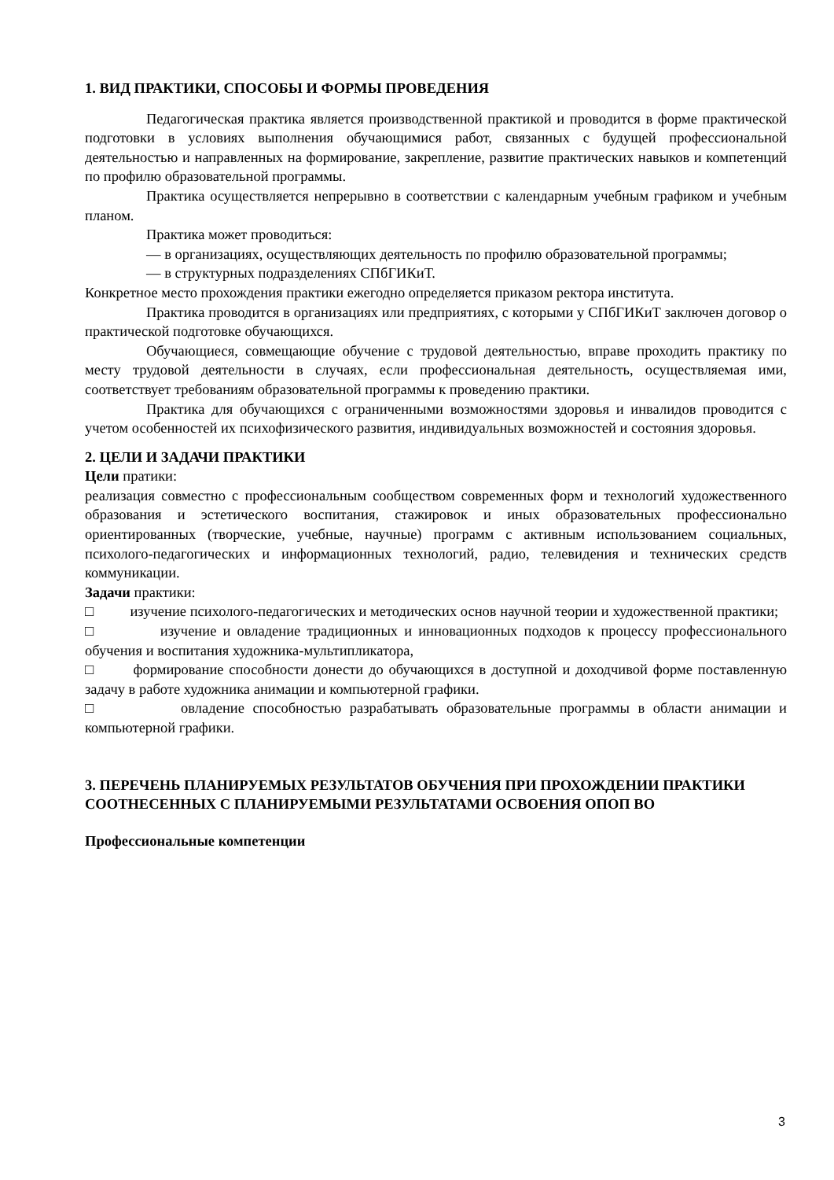1. ВИД ПРАКТИКИ, СПОСОБЫ И ФОРМЫ ПРОВЕДЕНИЯ
Педагогическая практика является производственной практикой и проводится в форме практической подготовки в условиях выполнения обучающимися работ, связанных с будущей профессиональной деятельностью и направленных на формирование, закрепление, развитие практических навыков и компетенций по профилю образовательной программы.
Практика осуществляется непрерывно в соответствии с календарным учебным графиком и учебным планом.
Практика может проводиться:
— в организациях, осуществляющих деятельность по профилю образовательной программы;
— в структурных подразделениях СПбГИКиТ.
Конкретное место прохождения практики ежегодно определяется приказом ректора института.
Практика проводится в организациях или предприятиях, с которыми у СПбГИКиТ заключен договор о практической подготовке обучающихся.
Обучающиеся, совмещающие обучение с трудовой деятельностью, вправе проходить практику по месту трудовой деятельности в случаях, если профессиональная деятельность, осуществляемая ими, соответствует требованиям образовательной программы к проведению практики.
Практика для обучающихся с ограниченными возможностями здоровья и инвалидов проводится с учетом особенностей их психофизического развития, индивидуальных возможностей и состояния здоровья.
2. ЦЕЛИ И ЗАДАЧИ ПРАКТИКИ
Цели пратики:
реализация совместно с профессиональным сообществом современных форм и технологий художественного образования и эстетического воспитания, стажировок и иных образовательных профессионально ориентированных (творческие, учебные, научные) программ с активным использованием социальных, психолого-педагогических и информационных технологий, радио, телевидения и технических средств коммуникации.
Задачи практики:
□ изучение психолого-педагогических и методических основ научной теории и художественной практики;
□ изучение и овладение традиционных и инновационных подходов к процессу профессионального обучения и воспитания художника-мультипликатора,
□ формирование способности донести до обучающихся в доступной и доходчивой форме поставленную задачу в работе художника анимации и компьютерной графики.
□ овладение способностью разрабатывать образовательные программы в области анимации и компьютерной графики.
3. ПЕРЕЧЕНЬ ПЛАНИРУЕМЫХ РЕЗУЛЬТАТОВ ОБУЧЕНИЯ ПРИ ПРОХОЖДЕНИИ ПРАКТИКИ СООТНЕСЕННЫХ С ПЛАНИРУЕМЫМИ РЕЗУЛЬТАТАМИ ОСВОЕНИЯ ОПОП ВО
Профессиональные компетенции
3